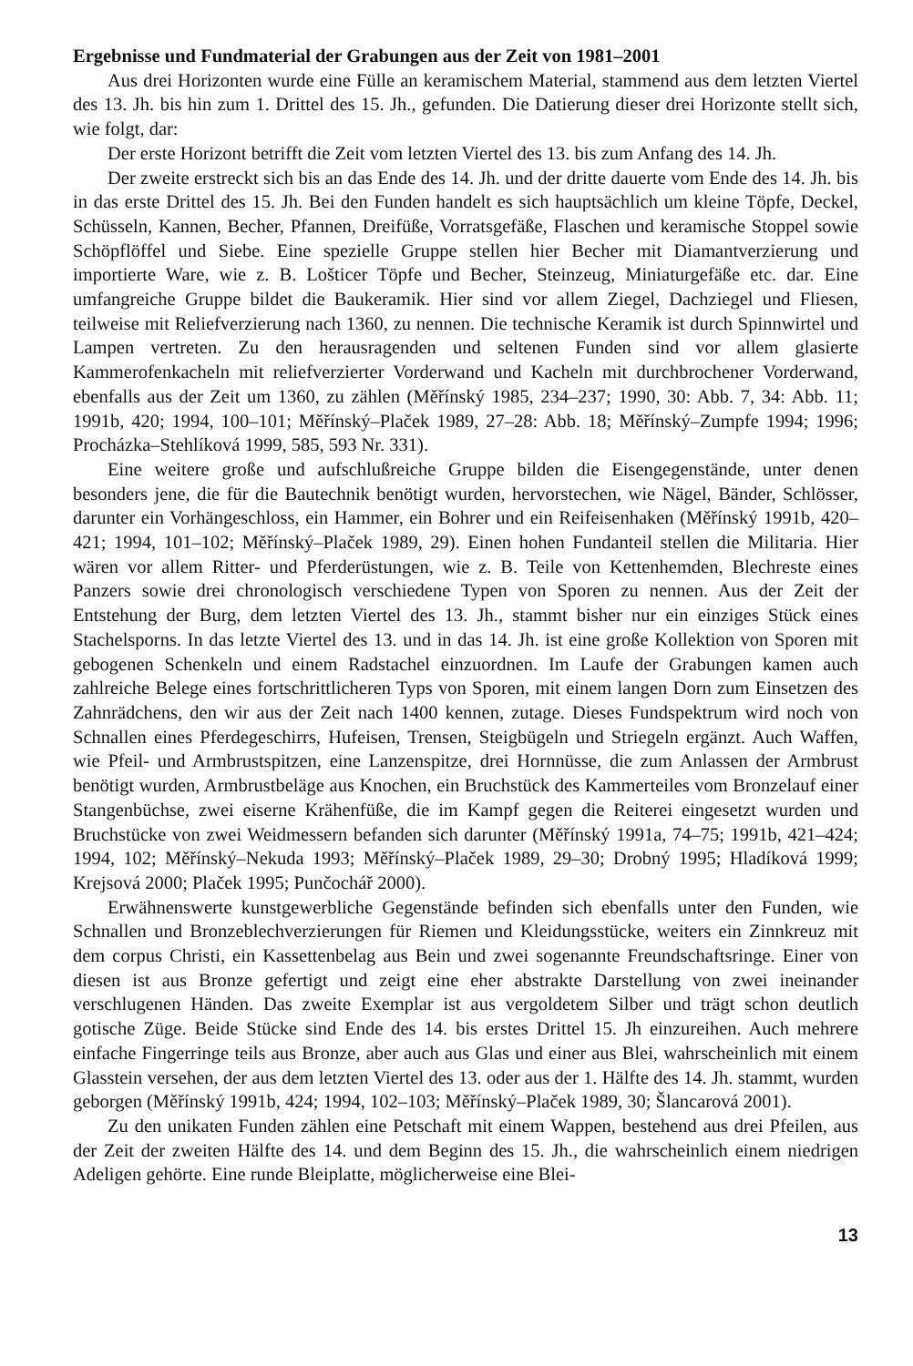Ergebnisse und Fundmaterial der Grabungen aus der Zeit von 1981–2001
Aus drei Horizonten wurde eine Fülle an keramischem Material, stammend aus dem letzten Viertel des 13. Jh. bis hin zum 1. Drittel des 15. Jh., gefunden. Die Datierung dieser drei Horizonte stellt sich, wie folgt, dar:
Der erste Horizont betrifft die Zeit vom letzten Viertel des 13. bis zum Anfang des 14. Jh.
Der zweite erstreckt sich bis an das Ende des 14. Jh. und der dritte dauerte vom Ende des 14. Jh. bis in das erste Drittel des 15. Jh. Bei den Funden handelt es sich hauptsächlich um kleine Töpfe, Deckel, Schüsseln, Kannen, Becher, Pfannen, Dreifüße, Vorratsgefäße, Flaschen und keramische Stoppel sowie Schöpflöffel und Siebe. Eine spezielle Gruppe stellen hier Becher mit Diamantverzierung und importierte Ware, wie z. B. Lošticer Töpfe und Becher, Steinzeug, Miniaturgefäße etc. dar. Eine umfangreiche Gruppe bildet die Baukeramik. Hier sind vor allem Ziegel, Dachziegel und Fliesen, teilweise mit Reliefverzierung nach 1360, zu nennen. Die technische Keramik ist durch Spinnwirtel und Lampen vertreten. Zu den herausragenden und seltenen Funden sind vor allem glasierte Kammerofenkacheln mit reliefverzierter Vorderwand und Kacheln mit durchbrochener Vorderwand, ebenfalls aus der Zeit um 1360, zu zählen (Měřínský 1985, 234–237; 1990, 30: Abb. 7, 34: Abb. 11; 1991b, 420; 1994, 100–101; Měřínský–Plaček 1989, 27–28: Abb. 18; Měřínský–Zumpfe 1994; 1996; Procházka–Stehlíková 1999, 585, 593 Nr. 331).
Eine weitere große und aufschlußreiche Gruppe bilden die Eisengegenstände, unter denen besonders jene, die für die Bautechnik benötigt wurden, hervorstechen, wie Nägel, Bänder, Schlösser, darunter ein Vorhängeschloss, ein Hammer, ein Bohrer und ein Reifeisenhaken (Měřínský 1991b, 420–421; 1994, 101–102; Měřínský–Plaček 1989, 29). Einen hohen Fundanteil stellen die Militaria. Hier wären vor allem Ritter- und Pferderüstungen, wie z. B. Teile von Kettenhemden, Blechreste eines Panzers sowie drei chronologisch verschiedene Typen von Sporen zu nennen. Aus der Zeit der Entstehung der Burg, dem letzten Viertel des 13. Jh., stammt bisher nur ein einziges Stück eines Stachelsporns. In das letzte Viertel des 13. und in das 14. Jh. ist eine große Kollektion von Sporen mit gebogenen Schenkeln und einem Radstachel einzuordnen. Im Laufe der Grabungen kamen auch zahlreiche Belege eines fortschrittlicheren Typs von Sporen, mit einem langen Dorn zum Einsetzen des Zahnrädchens, den wir aus der Zeit nach 1400 kennen, zutage. Dieses Fundspektrum wird noch von Schnallen eines Pferdegeschirrs, Hufeisen, Trensen, Steigbügeln und Striegeln ergänzt. Auch Waffen, wie Pfeil- und Armbrustspitzen, eine Lanzenspitze, drei Hornnüsse, die zum Anlassen der Armbrust benötigt wurden, Armbrustbeläge aus Knochen, ein Bruchstück des Kammerteiles vom Bronzelauf einer Stangenbüchse, zwei eiserne Krähenfüße, die im Kampf gegen die Reiterei eingesetzt wurden und Bruchstücke von zwei Weidmessern befanden sich darunter (Měřínský 1991a, 74–75; 1991b, 421–424; 1994, 102; Měřínský–Nekuda 1993; Měřínský–Plaček 1989, 29–30; Drobný 1995; Hladíková 1999; Krejsová 2000; Plaček 1995; Punčochář 2000).
Erwähnenswerte kunstgewerbliche Gegenstände befinden sich ebenfalls unter den Funden, wie Schnallen und Bronzeblechverzierungen für Riemen und Kleidungsstücke, weiters ein Zinnkreuz mit dem corpus Christi, ein Kassettenbelag aus Bein und zwei sogenannte Freundschaftsringe. Einer von diesen ist aus Bronze gefertigt und zeigt eine eher abstrakte Darstellung von zwei ineinander verschlugenen Händen. Das zweite Exemplar ist aus vergoldetem Silber und trägt schon deutlich gotische Züge. Beide Stücke sind Ende des 14. bis erstes Drittel 15. Jh einzureihen. Auch mehrere einfache Fingerringe teils aus Bronze, aber auch aus Glas und einer aus Blei, wahrscheinlich mit einem Glasstein versehen, der aus dem letzten Viertel des 13. oder aus der 1. Hälfte des 14. Jh. stammt, wurden geborgen (Měřínský 1991b, 424; 1994, 102–103; Měřínský–Plaček 1989, 30; Šlancarová 2001).
Zu den unikaten Funden zählen eine Petschaft mit einem Wappen, bestehend aus drei Pfeilen, aus der Zeit der zweiten Hälfte des 14. und dem Beginn des 15. Jh., die wahrscheinlich einem niedrigen Adeligen gehörte. Eine runde Bleiplatte, möglicherweise eine Blei-
13